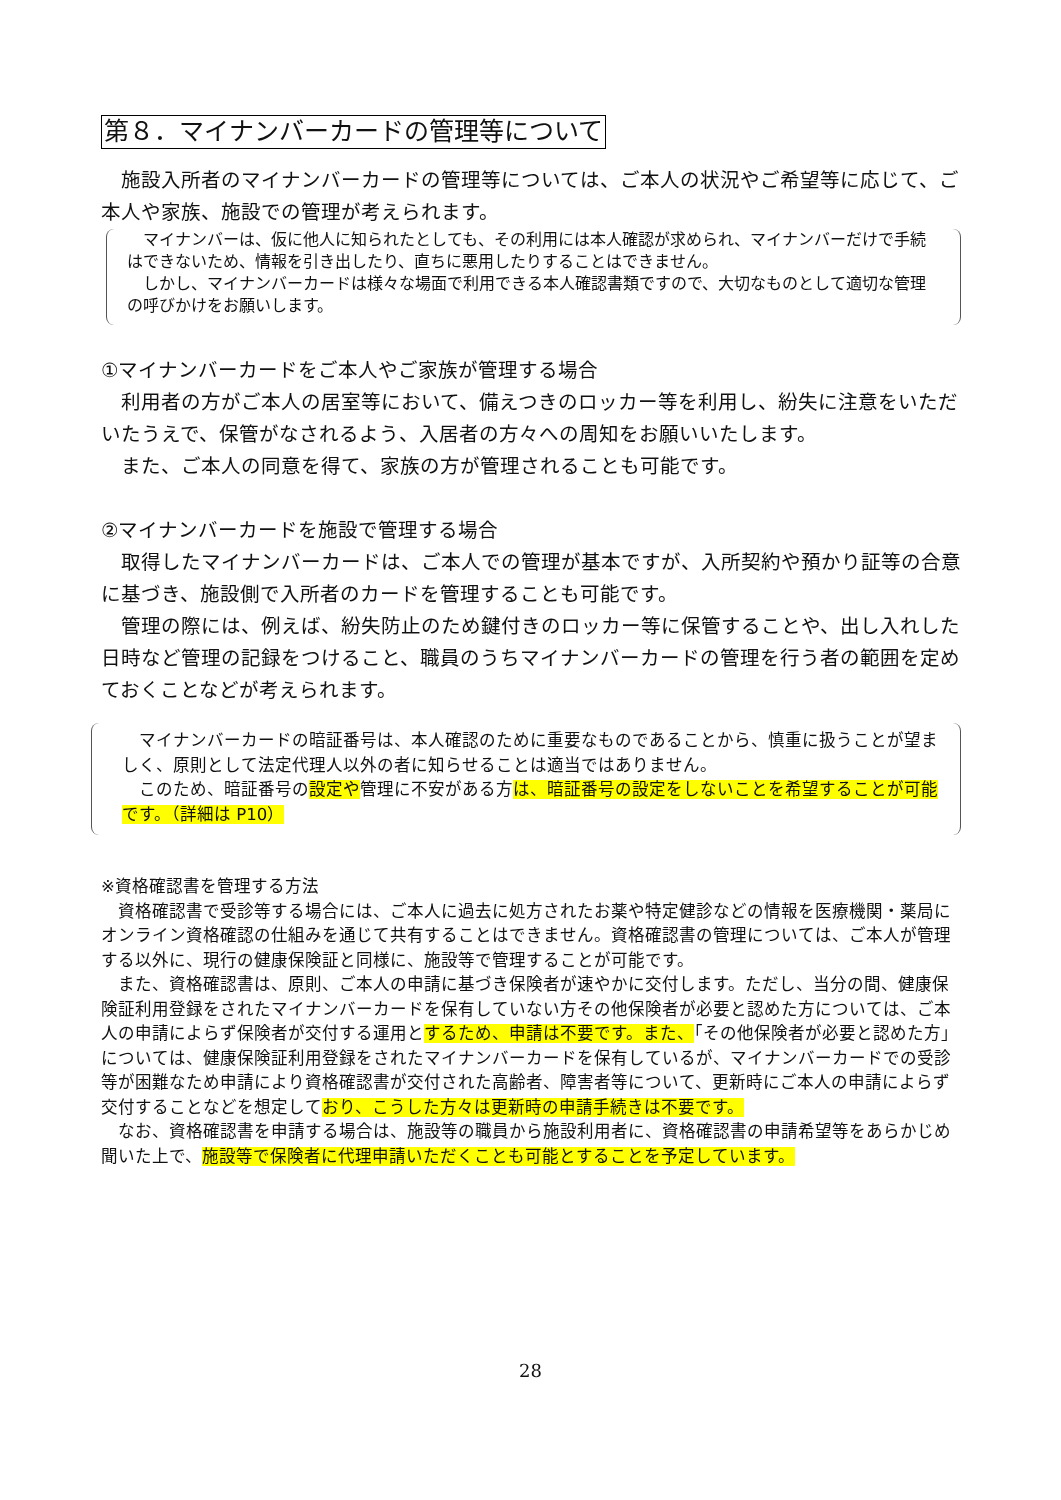第８．マイナンバーカードの管理等について
　施設入所者のマイナンバーカードの管理等については、ご本人の状況やご希望等に応じて、ご本人や家族、施設での管理が考えられます。
　マイナンバーは、仮に他人に知られたとしても、その利用には本人確認が求められ、マイナンバーだけで手続はできないため、情報を引き出したり、直ちに悪用したりすることはできません。
　しかし、マイナンバーカードは様々な場面で利用できる本人確認書類ですので、大切なものとして適切な管理の呼びかけをお願いします。
①マイナンバーカードをご本人やご家族が管理する場合
　利用者の方がご本人の居室等において、備えつきのロッカー等を利用し、紛失に注意をいただいたうえで、保管がなされるよう、入居者の方々への周知をお願いいたします。
　また、ご本人の同意を得て、家族の方が管理されることも可能です。
②マイナンバーカードを施設で管理する場合
　取得したマイナンバーカードは、ご本人での管理が基本ですが、入所契約や預かり証等の合意に基づき、施設側で入所者のカードを管理することも可能です。
　管理の際には、例えば、紛失防止のため鍵付きのロッカー等に保管することや、出し入れした日時など管理の記録をつけること、職員のうちマイナンバーカードの管理を行う者の範囲を定めておくことなどが考えられます。
　マイナンバーカードの暗証番号は、本人確認のために重要なものであることから、慎重に扱うことが望ましく、原則として法定代理人以外の者に知らせることは適当ではありません。
　このため、暗証番号の設定や管理に不安がある方は、暗証番号の設定をしないことを希望することが可能です。（詳細は P10）
※資格確認書を管理する方法
　資格確認書で受診等する場合には、ご本人に過去に処方されたお薬や特定健診などの情報を医療機関・薬局にオンライン資格確認の仕組みを通じて共有することはできません。資格確認書の管理については、ご本人が管理する以外に、現行の健康保険証と同様に、施設等で管理することが可能です。
　また、資格確認書は、原則、ご本人の申請に基づき保険者が速やかに交付します。ただし、当分の間、健康保険証利用登録をされたマイナンバーカードを保有していない方その他保険者が必要と認めた方については、ご本人の申請によらず保険者が交付する運用とするため、申請は不要です。また、「その他保険者が必要と認めた方」については、健康保険証利用登録をされたマイナンバーカードを保有しているが、マイナンバーカードでの受診等が困難なため申請により資格確認書が交付された高齢者、障害者等について、更新時にご本人の申請によらず交付することなどを想定しており、こうした方々は更新時の申請手続きは不要です。
　なお、資格確認書を申請する場合は、施設等の職員から施設利用者に、資格確認書の申請希望等をあらかじめ聞いた上で、施設等で保険者に代理申請いただくことも可能とすることを予定しています。
28